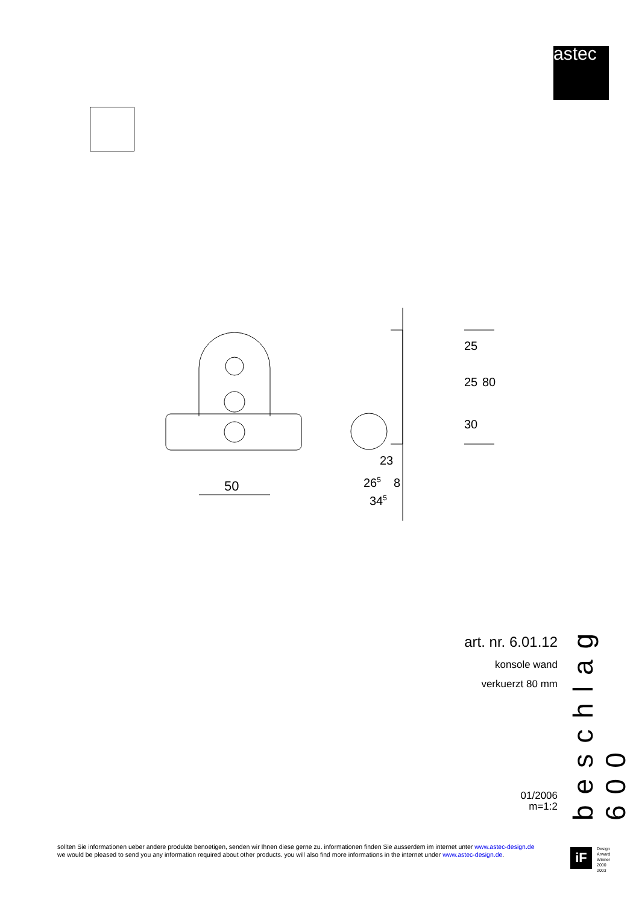astec
50
23
265
8
345
25
25
80
30
art. nr. 6.01.12
konsole wand
verkuerzt 80 mm
01/2006
m=1:2
beschlag 600
sollten Sie informationen ueber andere produkte benoetigen, senden wir Ihnen diese gerne zu. informationen finden Sie ausserdem im internet unter www.astec-design.de
we would be pleased to send you any information required about other products. you will also find more informations in the internet under www.astec-design.de.
iF
Design
Arward
Winner
2000
2003